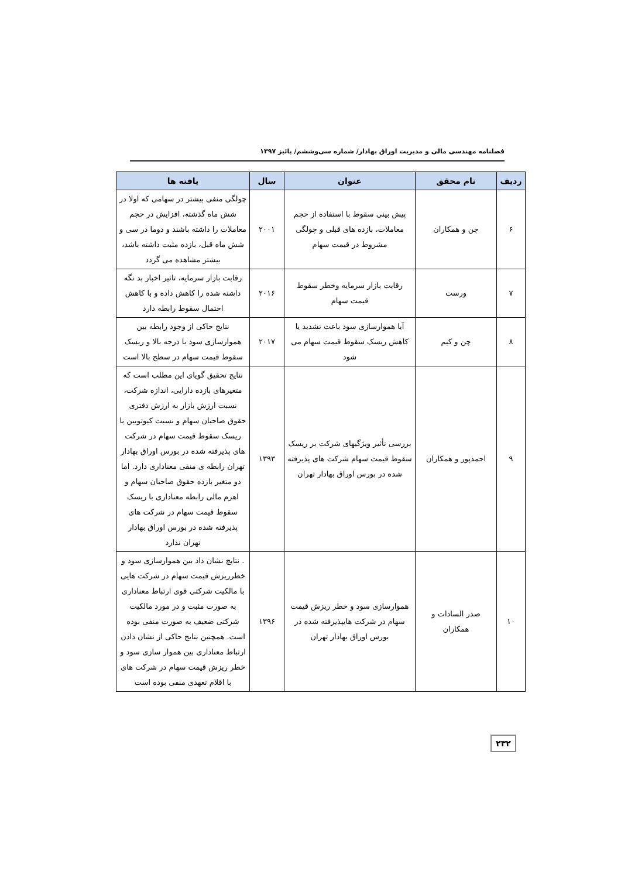فصلنامه مهندسی مالی و مدیریت اوراق بهادار/ شماره سی‌وششم/ پائیز ۱۳۹۷
| ردیف | نام محقق | عنوان | سال | یافته ها |
| --- | --- | --- | --- | --- |
| ۶ | چن و همکاران | پیش بینی سقوط با استفاده از حجم معاملات، بازده های قبلی و چولگی مشروط در قیمت سهام | ۲۰۰۱ | چولگی منفی بیشتر در سهامی که اولا در شش ماه گذشته، افزایش در حجم معاملات را داشته باشند و دوما در سی و شش ماه قبل، بازده مثبت داشته باشد، بیشتر مشاهده می گردد |
| ۷ | ورست | رقابت بازار سرمایه وخطر سقوط قیمت سهام | ۲۰۱۶ | رقابت بازار سرمایه، تاثیر اخبار بد نگه داشته شده را کاهش داده و با کاهش احتمال سقوط رابطه دارد |
| ۸ | چن و کیم | آیا هموارسازی سود باعث تشدید یا کاهش ریسک سقوط قیمت سهام می شود | ۲۰۱۷ | نتایج حاکی از وجود رابطه بین هموارسازی سود با درجه بالا و ریسک سقوط قیمت سهام در سطح بالا است |
| ۹ | احمدپور و همکاران | بررسی تأثیر ویژگیهای شرکت بر ریسک سقوط قیمت سهام شرکت های پذیرفته شده در بورس اوراق بهادار تهران | ۱۳۹۳ | نتایج تحقیق گویای این مطلب است که متغیرهای بازده دارایی، اندازه شرکت، نسبت ارزش بازار به ارزش دفتری حقوق صاحبان سهام و نسبت کیوتوبین با ریسک سقوط قیمت سهام در شرکت های پذیرفته شده در بورس اوراق بهادار تهران رابطه ی منفی معناداری دارد. اما دو متغیر بازده حقوق صاحبان سهام و اهرم مالی رابطه معناداری با ریسک سقوط قیمت سهام در شرکت های پذیرفته شده در بورس اوراق بهادار تهران ندارد |
| ۱۰ | صدر السادات و همکاران | هموارسازی سود و خطر ریزش قیمت سهام در شرکت هایپذیرفته شده در بورس اوراق بهادار تهران | ۱۳۹۶ | . نتایج نشان داد بین هموارسازی سود و خطرریزش قیمت سهام در شرکت هایی با مالکیت شرکتی قوی ارتباط معناداری به صورت مثبت و در مورد مالکیت شرکتی ضعیف به صورت منفی بوده است. همچنین نتایج حاکی از نشان دادن ارتباط معناداری بین هموار سازی سود و خطر ریزش قیمت سهام در شرکت های با اقلام تعهدی منفی بوده است |
۲۳۲